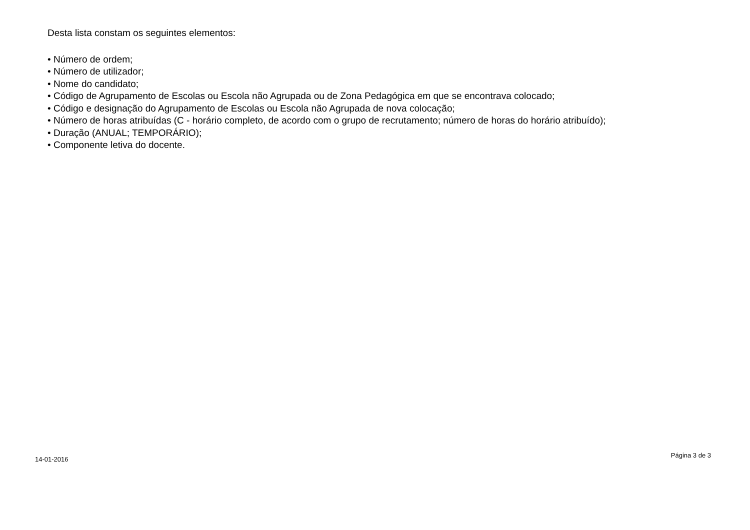Desta lista constam os seguintes elementos:
• Número de ordem;
• Número de utilizador;
• Nome do candidato;
• Código de Agrupamento de Escolas ou Escola não Agrupada ou de Zona Pedagógica em que se encontrava colocado;
• Código e designação do Agrupamento de Escolas ou Escola não Agrupada de nova colocação;
• Número de horas atribuídas (C - horário completo, de acordo com o grupo de recrutamento; número de horas do horário atribuído);
• Duração (ANUAL; TEMPORÁRIO);
• Componente letiva do docente.
14-01-2016 Página 3 de 3